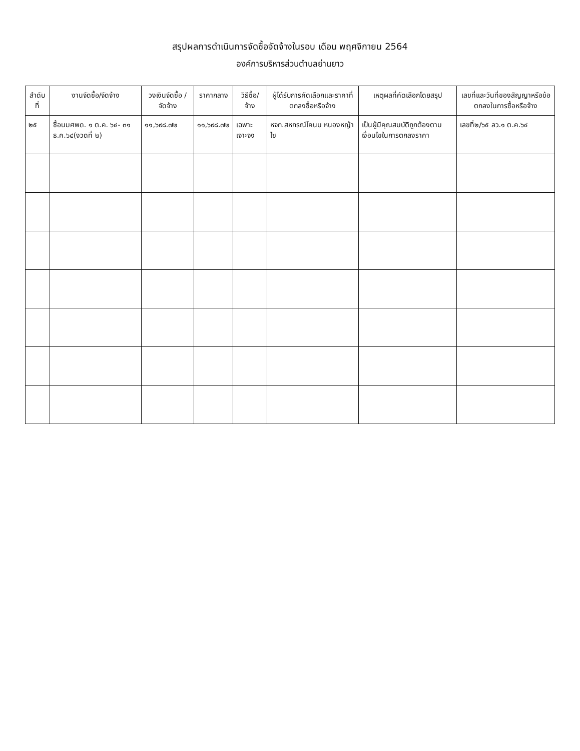สรุปผลการดำเนินการจัดซื้อจัดจ้างในรอบ เดือน พฤศจิกายน 2564
องค์การบริหารส่วนตำบลย่านยาว
| ลำดับที่ | งานจัดซื้อ/จัดจ้าง | วงเงินจัดซื้อ /จัดจ้าง | ราคากลาง | วิธีซื้อ/จ้าง | ผู้ได้รับการคัดเลือกและราคาที่ตกลงซื้อหรือจ้าง | เหตุผลที่คัดเลือกโดยสรุป | เลขที่และวันที่ของสัญญาหรือข้อตกลงในการซื้อหรือจ้าง |
| --- | --- | --- | --- | --- | --- | --- | --- |
| ๒๕ | ซื้อนมศพด. ๑ ต.ค. ๖๔- ๓๑ ธ.ค.๖๔(งวดที่ ๒) | ๑๑,๖๙๘.๗๒ | ๑๑,๖๙๘.๗๒ | เฉพาะเจาะจง | หจก.สหกรณ์โคนม หนองหญ้าไซ | เป็นผู้มีคุณสมบัติถูกต้องตามเงื่อนไขในการตกลงราคา | เลขที่๒/๖๕ ลว.๑ ต.ค.๖๔ |